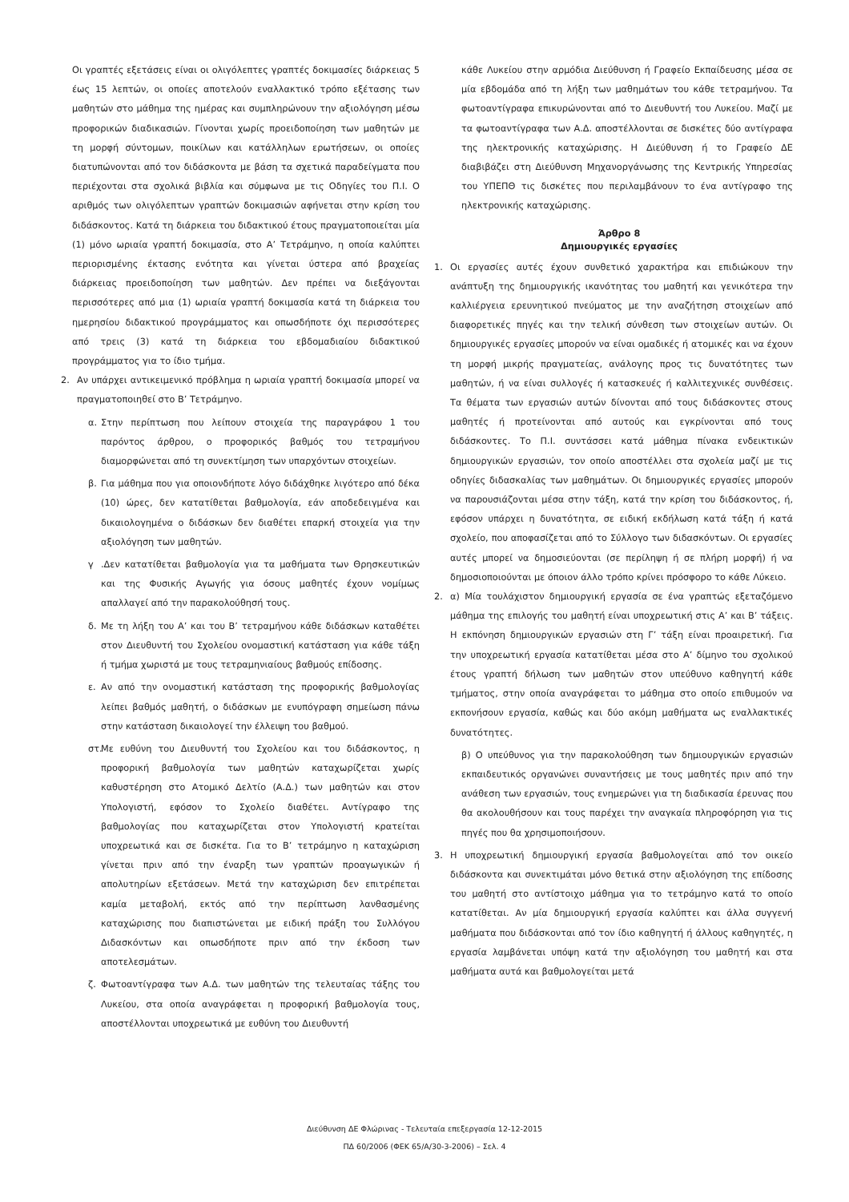Οι γραπτές εξετάσεις είναι οι ολιγόλεπτες γραπτές δοκιμασίες διάρκειας 5 έως 15 λεπτών, οι οποίες αποτελούν εναλλακτικό τρόπο εξέτασης των μαθητών στο μάθημα της ημέρας και συμπληρώνουν την αξιολόγηση μέσω προφορικών διαδικασιών. Γίνονται χωρίς προειδοποίηση των μαθητών με τη μορφή σύντομων, ποικίλων και κατάλληλων ερωτήσεων, οι οποίες διατυπώνονται από τον διδάσκοντα με βάση τα σχετικά παραδείγματα που περιέχονται στα σχολικά βιβλία και σύμφωνα με τις Οδηγίες του Π.Ι. Ο αριθμός των ολιγόλεπτων γραπτών δοκιμασιών αφήνεται στην κρίση του διδάσκοντος. Κατά τη διάρκεια του διδακτικού έτους πραγματοποιείται μία (1) μόνο ωριαία γραπτή δοκιμασία, στο Α’ Τετράμηνο, η οποία καλύπτει περιορισμένης έκτασης ενότητα και γίνεται ύστερα από βραχείας διάρκειας προειδοποίηση των μαθητών. Δεν πρέπει να διεξάγονται περισσότερες από μια (1) ωριαία γραπτή δοκιμασία κατά τη διάρκεια του ημερησίου διδακτικού προγράμματος και οπωσδήποτε όχι περισσότερες από τρεις (3) κατά τη διάρκεια του εβδομαδιαίου διδακτικού προγράμματος για το ίδιο τμήμα.
2. Αν υπάρχει αντικειμενικό πρόβλημα η ωριαία γραπτή δοκιμασία μπορεί να πραγματοποιηθεί στο Β’ Τετράμηνο.
α. Στην περίπτωση που λείπουν στοιχεία της παραγράφου 1 του παρόντος άρθρου, ο προφορικός βαθμός του τετραμήνου διαμορφώνεται από τη συνεκτίμηση των υπαρχόντων στοιχείων.
β. Για μάθημα που για οποιονδήποτε λόγο διδάχθηκε λιγότερο από δέκα (10) ώρες, δεν κατατίθεται βαθμολογία, εάν αποδεδειγμένα και δικαιολογημένα ο διδάσκων δεν διαθέτει επαρκή στοιχεία για την αξιολόγηση των μαθητών.
γ .Δεν κατατίθεται βαθμολογία για τα μαθήματα των Θρησκευτικών και της Φυσικής Αγωγής για όσους μαθητές έχουν νομίμως απαλλαγεί από την παρακολούθησή τους.
δ. Με τη λήξη του Α’ και του Β’ τετραμήνου κάθε διδάσκων καταθέτει στον Διευθυντή του Σχολείου ονομαστική κατάσταση για κάθε τάξη ή τμήμα χωριστά με τους τετραμηνιαίους βαθμούς επίδοσης.
ε. Αν από την ονομαστική κατάσταση της προφορικής βαθμολογίας λείπει βαθμός μαθητή, ο διδάσκων με ενυπόγραφη σημείωση πάνω στην κατάσταση δικαιολογεί την έλλειψη του βαθμού.
στ.
Με ευθύνη του Διευθυντή του Σχολείου και του διδάσκοντος, η προφορική βαθμολογία των μαθητών καταχωρίζεται χωρίς καθυστέρηση στο Ατομικό Δελτίο (Α.Δ.) των μαθητών και στον Υπολογιστή, εφόσον το Σχολείο διαθέτει. Αντίγραφο της βαθμολογίας που καταχωρίζεται στον Υπολογιστή κρατείται υποχρεωτικά και σε δισκέτα. Για το Β’ τετράμηνο η καταχώριση γίνεται πριν από την έναρξη των γραπτών προαγωγικών ή απολυτηρίων εξετάσεων. Μετά την καταχώριση δεν επιτρέπεται καμία μεταβολή, εκτός από την περίπτωση λανθασμένης καταχώρισης που διαπιστώνεται με ειδική πράξη του Συλλόγου Διδασκόντων και οπωσδήποτε πριν από την έκδοση των αποτελεσμάτων.
ζ. Φωτοαντίγραφα των Α.Δ. των μαθητών της τελευταίας τάξης του Λυκείου, στα οποία αναγράφεται η προφορική βαθμολογία τους, αποστέλλονται υποχρεωτικά με ευθύνη του Διευθυντή
κάθε Λυκείου στην αρμόδια Διεύθυνση ή Γραφείο Εκπαίδευσης μέσα σε μία εβδομάδα από τη λήξη των μαθημάτων του κάθε τετραμήνου. Τα φωτοαντίγραφα επικυρώνονται από το Διευθυντή του Λυκείου. Μαζί με τα φωτοαντίγραφα των Α.Δ. αποστέλλονται σε δισκέτες δύο αντίγραφα της ηλεκτρονικής καταχώρισης. Η Διεύθυνση ή το Γραφείο ΔΕ διαβιβάζει στη Διεύθυνση Μηχανοργάνωσης της Κεντρικής Υπηρεσίας του ΥΠΕΠΘ τις δισκέτες που περιλαμβάνουν το ένα αντίγραφο της ηλεκτρονικής καταχώρισης.
Άρθρο 8
Δημιουργικές εργασίες
1. Οι εργασίες αυτές έχουν συνθετικό χαρακτήρα και επιδιώκουν την ανάπτυξη της δημιουργικής ικανότητας του μαθητή και γενικότερα την καλλιέργεια ερευνητικού πνεύματος με την αναζήτηση στοιχείων από διαφορετικές πηγές και την τελική σύνθεση των στοιχείων αυτών. Οι δημιουργικές εργασίες μπορούν να είναι ομαδικές ή ατομικές και να έχουν τη μορφή μικρής πραγματείας, ανάλογης προς τις δυνατότητες των μαθητών, ή να είναι συλλογές ή κατασκευές ή καλλιτεχνικές συνθέσεις. Τα θέματα των εργασιών αυτών δίνονται από τους διδάσκοντες στους μαθητές ή προτείνονται από αυτούς και εγκρίνονται από τους διδάσκοντες. Το Π.Ι. συντάσσει κατά μάθημα πίνακα ενδεικτικών δημιουργικών εργασιών, τον οποίο αποστέλλει στα σχολεία μαζί με τις οδηγίες διδασκαλίας των μαθημάτων. Οι δημιουργικές εργασίες μπορούν να παρουσιάζονται μέσα στην τάξη, κατά την κρίση του διδάσκοντος, ή, εφόσον υπάρχει η δυνατότητα, σε ειδική εκδήλωση κατά τάξη ή κατά σχολείο, που αποφασίζεται από το Σύλλογο των διδασκόντων. Οι εργασίες αυτές μπορεί να δημοσιεύονται (σε περίληψη ή σε πλήρη μορφή) ή να δημοσιοποιούνται με όποιον άλλο τρόπο κρίνει πρόσφορο το κάθε Λύκειο.
2. α) Μία τουλάχιστον δημιουργική εργασία σε ένα γραπτώς εξεταζόμενο μάθημα της επιλογής του μαθητή είναι υποχρεωτική στις Α’ και Β’ τάξεις. Η εκπόνηση δημιουργικών εργασιών στη Γ’ τάξη είναι προαιρετική. Για την υποχρεωτική εργασία κατατίθεται μέσα στο Α’ δίμηνο του σχολικού έτους γραπτή δήλωση των μαθητών στον υπεύθυνο καθηγητή κάθε τμήματος, στην οποία αναγράφεται το μάθημα στο οποίο επιθυμούν να εκπονήσουν εργασία, καθώς και δύο ακόμη μαθήματα ως εναλλακτικές δυνατότητες.
β) Ο υπεύθυνος για την παρακολούθηση των δημιουργικών εργασιών εκπαιδευτικός οργανώνει συναντήσεις με τους μαθητές πριν από την ανάθεση των εργασιών, τους ενημερώνει για τη διαδικασία έρευνας που θα ακολουθήσουν και τους παρέχει την αναγκαία πληροφόρηση για τις πηγές που θα χρησιμοποιήσουν.
3. Η υποχρεωτική δημιουργική εργασία βαθμολογείται από τον οικείο διδάσκοντα και συνεκτιμάται μόνο θετικά στην αξιολόγηση της επίδοσης του μαθητή στο αντίστοιχο μάθημα για το τετράμηνο κατά το οποίο κατατίθεται. Αν μία δημιουργική εργασία καλύπτει και άλλα συγγενή μαθήματα που διδάσκονται από τον ίδιο καθηγητή ή άλλους καθηγητές, η εργασία λαμβάνεται υπόψη κατά την αξιολόγηση του μαθητή και στα μαθήματα αυτά και βαθμολογείται μετά
Διεύθυνση ΔΕ Φλώρινας - Τελευταία επεξεργασία 12-12-2015
ΠΔ 60/2006 (ΦΕΚ 65/Α/30-3-2006) – Σελ. 4